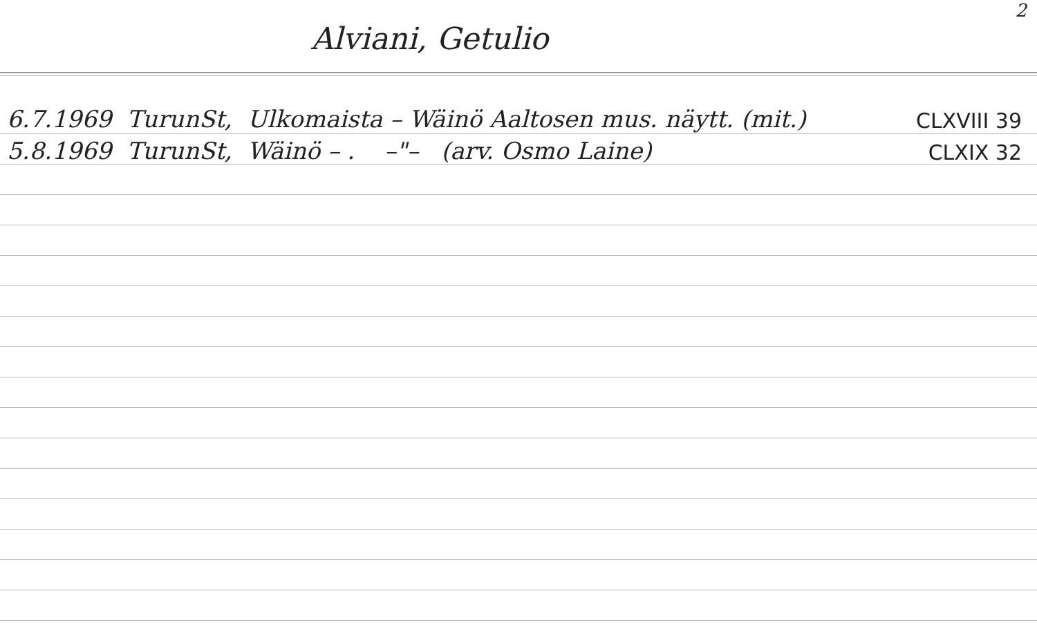2
Alviani, Getulio
6.7.1969 TurunSt, Ulkomaista – Wäinö Aaltosen mus. näytt. (mit.) CLXVIII 39
5.8.1969 TurunSt, Wäinö – . –"– (arv. Osmo Laine) CLXIX 32